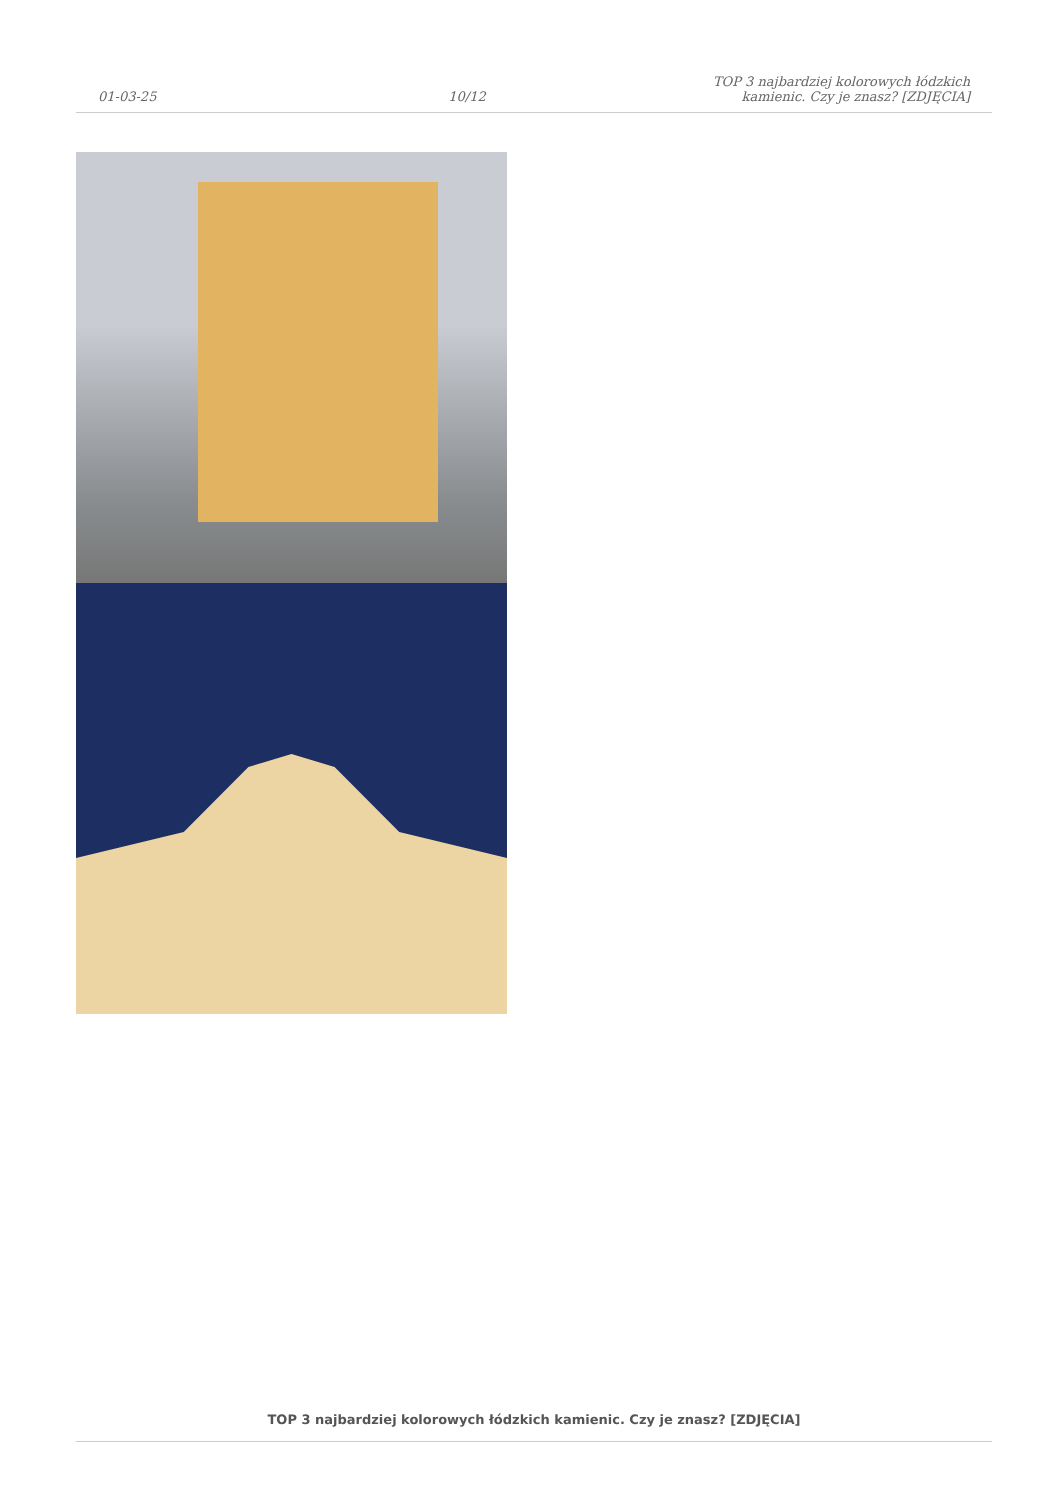01-03-25
10/12
TOP 3 najbardziej kolorowych łódzkich
kamienic. Czy je znasz? [ZDJĘCIA]
TOP 3 najbardziej kolorowych łódzkich kamienic. Czy je znasz? [ZDJĘCIA]